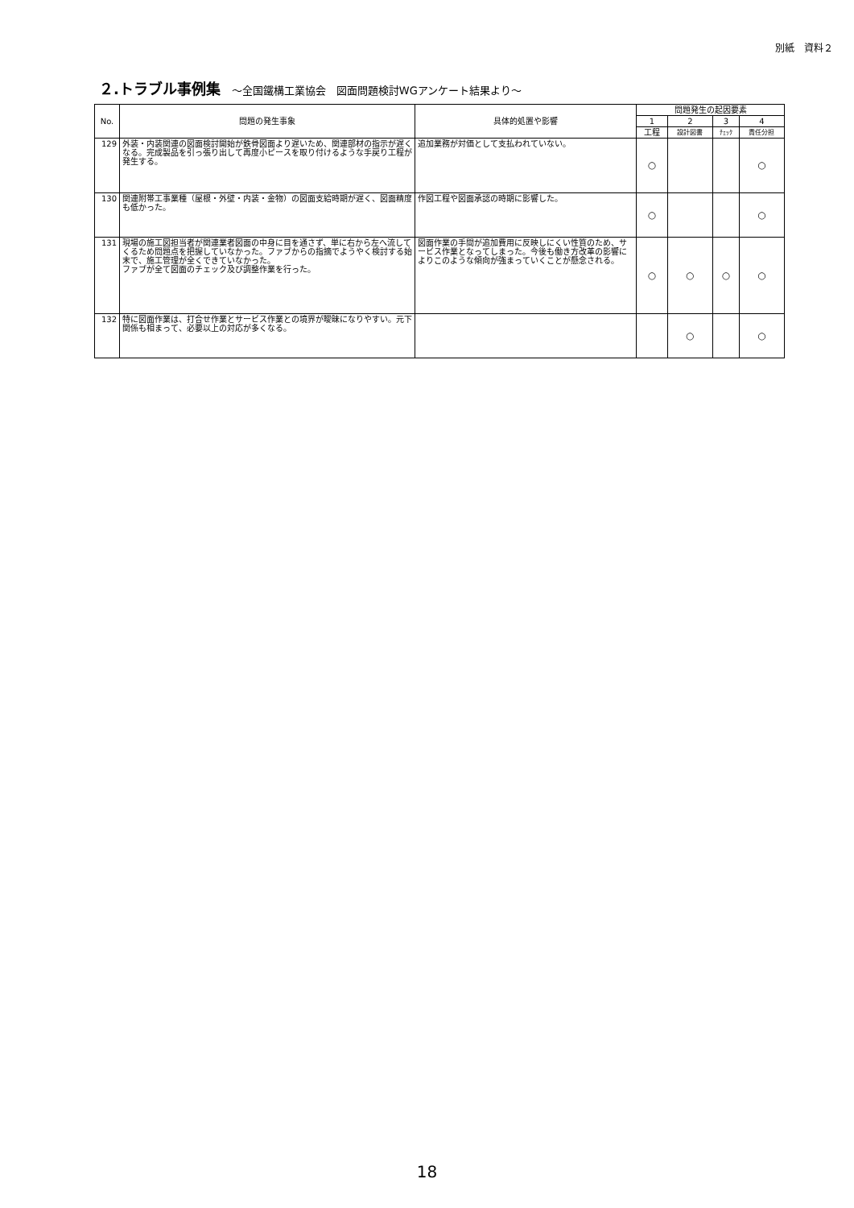別紙　資料２
２.トラブル事例集 ～全国鐵構工業協会　図面問題検討WGアンケート結果より～
| No. | 問題の発生事象 | 具体的処置や影響 | 問題発生の起因要素 | | | |
| --- | --- | --- | --- | --- | --- | --- |
| | | | 1 | 2 | 3 | 4 |
| | | | 工程 | 設計図書 | ﾁｪｯｸ | 責任分担 |
| 129 | 外装・内装関連の図面検討開始が鉄骨図面より遅いため、関連部材の指示が遅くなる。完成製品を引っ張り出して再度小ピースを取り付けるような手戻り工程が発生する。 | 追加業務が対価として支払われていない。 | ○ | | | ○ |
| 130 | 関連附帯工事業種（屋根・外壁・内装・金物）の図面支給時期が遅く、図面精度も低かった。 | 作図工程や図面承認の時期に影響した。 | ○ | | | ○ |
| 131 | 現場の施工図担当者が関連業者図面の中身に目を通さず、単に右から左へ流してくるため問題点を把握していなかった。ファブからの指摘でようやく検討する始末で、施工管理が全くできていなかった。 ファブが全て図面のチェック及び調整作業を行った。 | 図面作業の手間が追加費用に反映しにくい性質のため、サービス作業となってしまった。今後も働き方改革の影響によりこのような傾向が強まっていくことが懸念される。 | ○ | ○ | ○ | ○ |
| 132 | 特に図面作業は、打合せ作業とサービス作業との境界が曖昧になりやすい。元下関係も相まって、必要以上の対応が多くなる。 | | | ○ | | ○ |
18